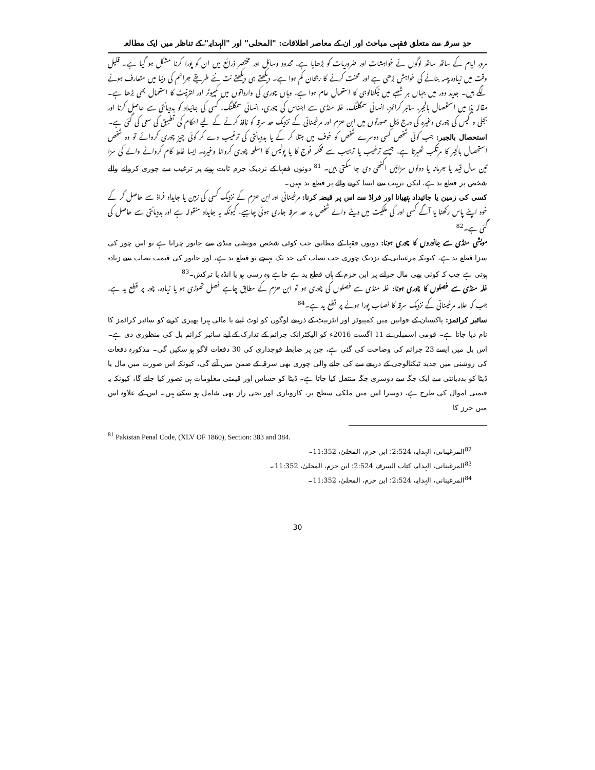حدِ سرقہ سے متعلق فقہی مباحث اور ان کے معاصر اطلاقات: "المحلی" اور "الہدایہ" کے تناظر میں ایک مطالعہ
مرورِ ایام کے ساتھ ساتھ لوگوں نے خواہشات اور ضروریات کو بڑھایا ہے، محدود وسائل اور مختصر ذرائع میں ان کو پورا کرنا مشکل ہو گیا ہے۔ قلیل وقت میں زیادہ پیسہ بنانے کی خواہش بڑھی ہے اور محنت کرنے کا رجحان کم ہوا ہے۔ دیکھتے ہی دیکھتے نت نئے طریقے جرائم کی دنیا میں متعارف ہونے لگے ہیں۔ جدید دور میں جہاں ہر شعبے میں ٹیکنالوجی کا استعمال عام ہوا ہے، وہاں چوری کی وارداتوں میں کمپیوٹر اور انٹرنیٹ کا استعمال بھی بڑھا ہے۔ مقالہ ہذا میں استحصال بالجبر، سائبر کرائمز، انسانی سمگلنگ، غلہ منڈی سے اجناس کی چوری، انسانی سمگلنگ، کسی کی جائیداد کو بددیانتی سے حاصل کرنا اور بجلی و گیس کی چوری وغیرہ کی درج ذیل صورتوں میں ابن حزم اور مرغینانی کے نزدیک حد سرقہ کو نافذ کرنے کے لیے احکام کی تطبیق کی سعی کی گئی ہے۔
استحصال بالجبر: جب کوئی شخص کسی دوسرے شخص کو خوف میں مبتلا کر کے یا بددیانتی کی ترغیب دے کر کوئی چیز چوری کروائے تو وہ شخص استحصال بالجبر کا مرتکب ٹھہرتا ہے، جیسے ترغیب یا ترہیب سے محکمہ فوج کا یا پولیس کا اسلحہ چوری کروانا وغیرہ۔ ایسا غلط کام کروانے والے کی سزا تین سال قید یا جرمانہ یا دونوں سزائیں اکٹھی دی جا سکتی ہیں۔ <sup>81</sup> دونوں فقہا کے نزدیک جرم ثابت ہونے پر ترغیب سے چوری کروانے والے شخص پر قطع ید ہے، لیکن ترہیب سے ایسا کرنے والے پر قطع ید نہیں۔
کسی کی زمین یا جائیداد ہتھیانا اور فراڈ سے اس پر قبضہ کرنا: مرغینانی اور ابن حزم کے نزدیک کسی کی زمین یا جایداد فراڈ سے حاصل کر کے خود اپنے پاس رکھنا یا آگے کسی اور کی ملکیت میں دینے والے شخص پر حد سرقہ جاری ہونی چاہیے، کیونکہ یہ جایداد منقولہ ہے اور بددیانتی سے حاصل کی گئی ہے۔<sup>82</sup>
مویشی منڈی سے جانوروں کا چوری ہونا: دونوں فقہا کے مطابق جب کوئی شخص مویشی منڈی سے جانور چراتا ہے تو اس چور کی سزا قطع ید ہے، کیونکہ مرغینانی کے نزدیک چوری جب نصاب کی حد تک پہنچے تو قطع ید ہے، اور جانور کی قیمت نصاب سے زیادہ ہوتی ہے جب کہ کوئی بھی مال چرانے پر ابن حزم کے ہاں قطع ید ہے چاہے وہ رسی ہو یا انڈہ یا ترکش۔<sup>83</sup>
غلہ منڈی سے فصلوں کا چوری ہونا: غلہ منڈی سے فصلوں کی چوری ہو تو ابن حزم کے مطابق چاہے فصل تھوڑی ہو یا زیادہ، چور پر قطع ید ہے، جب کہ علامہ مرغینانی کے نزدیک سرقہ کا نصاب پورا ہونے پر قطع ید ہے۔<sup>84</sup>
سائبر کرائمز: پاکستان کے قوانین میں کمپیوٹر اور انٹرنیٹ کے ذریعے لوگوں کو لوٹ لینے یا مالی ہیرا پھیری کرنے کو سائبر کرائمز کا نام دیا جاتا ہے۔ قومی اسمبلی نے 11 اگست 2016ء کو الیکٹرانک جرائم کے تدارک کے لیے سائبر کرائم بل کی منظوری دی ہے۔ اس بل میں ایسے 23 جرائم کی وضاحت کی گئی ہے، جن پر ضابطہ فوجداری کی 30 دفعات لاگو ہو سکیں گی۔ مذکورہ دفعات کی روشنی میں جدید ٹیکنالوجی کے ذریعے سے کی جانے والی چوری بھی سرقہ کے ضمن میں آئے گی، کیونکہ اس صورت میں مال یا ڈیٹا کو بددیانتی سے ایک جگہ سے دوسری جگہ منتقل کیا جاتا ہے۔ ڈیٹا کو حساس اور قیمتی معلومات ہی تصور کیا جائے گا، کیونکہ یہ قیمتی اموال کی طرح ہے، دوسرا اس میں ملکی سطح پر، کاروباری اور نجی راز بھی شامل ہو سکتے ہیں۔ اس کے علاوہ اس میں حرز کا
<sup>81</sup> Pakistan Penal Code, (XLV OF 1860), Section: 383 and 384.
<sup>82</sup> المرغینانی، الہدایہ، 2:524؛ ابن حزم، المحلیٰ، 11:352۔
<sup>83</sup> المرغینانی، الہدایہ، کتاب السرقہ، 2:524؛ ابن حزم، المحلیٰ، 11:352۔
<sup>84</sup> المرغینانی، الہدایہ، 2:524؛ ابن حزم، المحلیٰ، 11:352۔
30